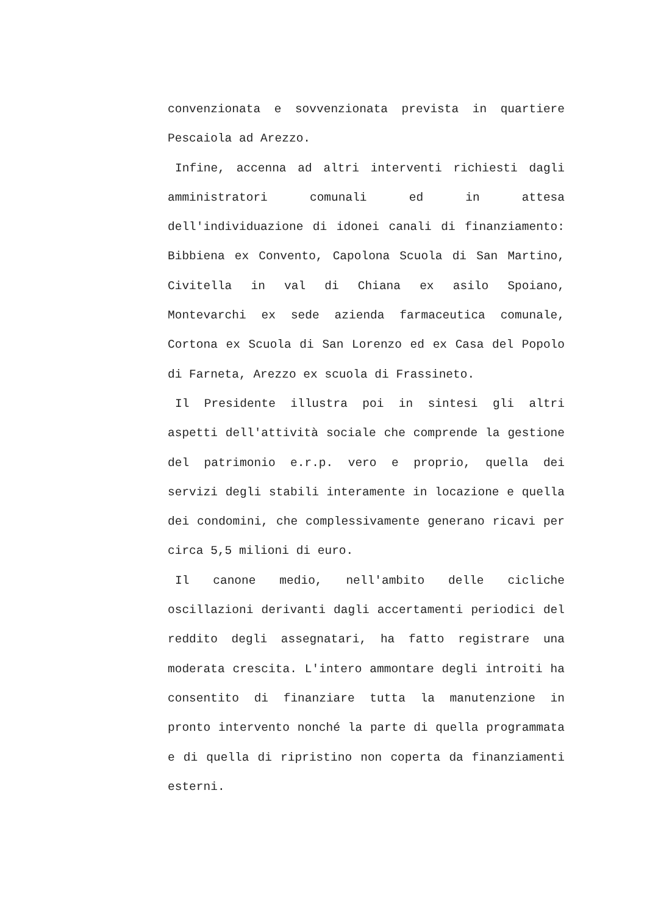convenzionata e sovvenzionata prevista in quartiere Pescaiola ad Arezzo.
Infine, accenna ad altri interventi richiesti dagli amministratori comunali ed in attesa dell'individuazione di idonei canali di finanziamento: Bibbiena ex Convento, Capolona Scuola di San Martino, Civitella in val di Chiana ex asilo Spoiano, Montevarchi ex sede azienda farmaceutica comunale, Cortona ex Scuola di San Lorenzo ed ex Casa del Popolo di Farneta, Arezzo ex scuola di Frassineto.
Il Presidente illustra poi in sintesi gli altri aspetti dell'attività sociale che comprende la gestione del patrimonio e.r.p. vero e proprio, quella dei servizi degli stabili interamente in locazione e quella dei condomini, che complessivamente generano ricavi per circa 5,5 milioni di euro.
Il canone medio, nell'ambito delle cicliche oscillazioni derivanti dagli accertamenti periodici del reddito degli assegnatari, ha fatto registrare una moderata crescita. L'intero ammontare degli introiti ha consentito di finanziare tutta la manutenzione in pronto intervento nonché la parte di quella programmata e di quella di ripristino non coperta da finanziamenti esterni.